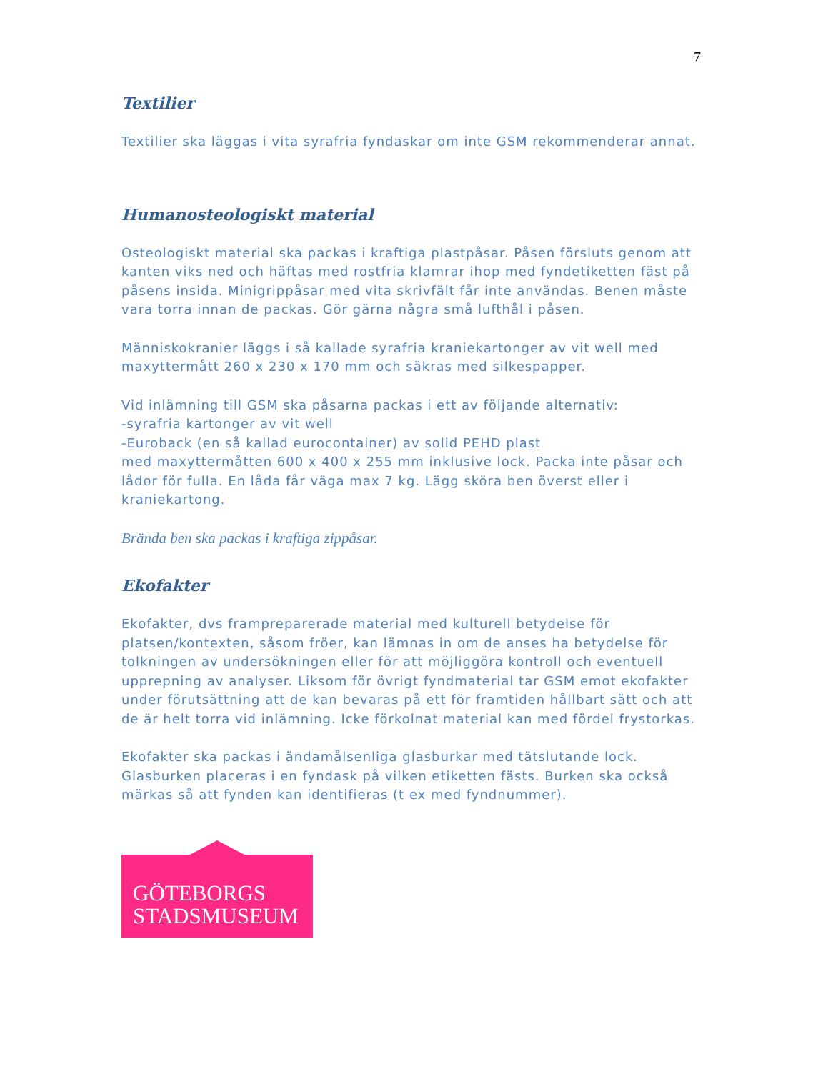7
Textilier
Textilier ska läggas i vita syrafria fyndaskar om inte GSM rekommenderar annat.
Humanosteologiskt material
Osteologiskt material ska packas i kraftiga plastpåsar. Påsen försluts genom att kanten viks ned och häftas med rostfria klamrar ihop med fyndetiketten fäst på påsens insida. Minigrippåsar med vita skrivfält får inte användas. Benen måste vara torra innan de packas. Gör gärna några små lufthål i påsen.
Människokranier läggs i så kallade syrafria kraniekartonger av vit well med maxyttermått 260 x 230 x 170 mm och säkras med silkespapper.
Vid inlämning till GSM ska påsarna packas i ett av följande alternativ:
-syrafria kartonger av vit well
-Euroback (en så kallad eurocontainer) av solid PEHD plast
med maxyttermåtten 600 x 400 x 255 mm inklusive lock. Packa inte påsar och lådor för fulla. En låda får väga max 7 kg. Lägg sköra ben överst eller i kraniekartong.
Brända ben ska packas i kraftiga zippåsar.
Ekofakter
Ekofakter, dvs framprepareradе material med kulturell betydelse för platsen/kontexten, såsom fröer, kan lämnas in om de anses ha betydelse för tolkningen av undersökningen eller för att möjliggöra kontroll och eventuell upprepning av analyser. Liksom för övrigt fyndmaterial tar GSM emot ekofakter under förutsättning att de kan bevaras på ett för framtiden hållbart sätt och att de är helt torra vid inlämning. Icke förkolnat material kan med fördel frystorkas.
Ekofakter ska packas i ändamålsenliga glasburkar med tätslutande lock. Glasburken placeras i en fyndask på vilken etiketten fästs. Burken ska också märkas så att fynden kan identifieras (t ex med fyndnummer).
GÖTEBORGS
STADSMUSEUM